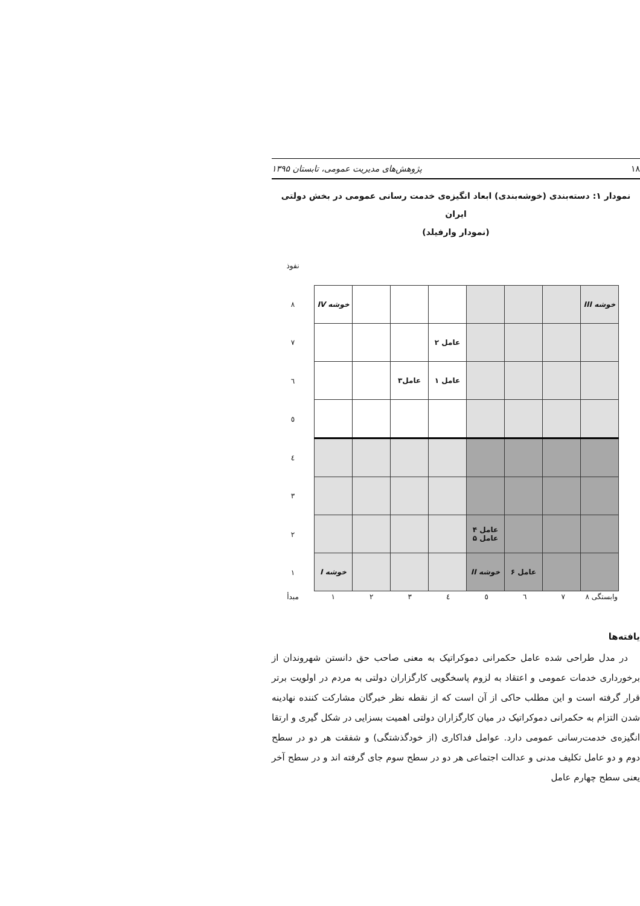۱۸ پژوهش‌های مدیریت عمومی، تابستان ۱۳۹۵
نمودار ۱: دسته‌بندی (خوشه‌بندی) ابعاد انگیزه‌ی خدمت رسانی عمومی در بخش دولتی ایران
(نمودار وارفیلد)
نفوذ
۸
۷
٦
٥
٤
۳
۲
۱
| خوشه III | | | | | | | خوشه IV |
| | | | | عامل ۲ | | | |
| | | | | عامل ۱ | عامل۳ | | |
| | | | عامل ۴ عامل ۵ | | | | |
| | | عامل ۶ | خوشه II | | | | خوشه I |
مبدأ ۱ ۲ ۳ ٤ ٥ ٦ ۷ ۸ وابستگی
یافته‌ها
در مدل طراحی شده عامل حکمرانی دموکراتیک به معنی صاحب حق دانستن شهروندان از برخورداری خدمات عمومی و اعتقاد به لزوم پاسخگویی کارگزاران دولتی به مردم در اولویت برتر قرار گرفته است و این مطلب حاکی از آن است که از نقطه نظر خبرگان مشارکت کننده نهادینه شدن التزام به حکمرانی دموکراتیک در میان کارگزاران دولتی اهمیت بسزایی در شکل گیری و ارتقا انگیزه‌ی خدمت‌رسانی عمومی دارد. عوامل فداکاری (از خودگذشتگی) و شفقت هر دو در سطح دوم و دو عامل تکلیف مدنی و عدالت اجتماعی هر دو در سطح سوم جای گرفته اند و در سطح آخر یعنی سطح چهارم عامل